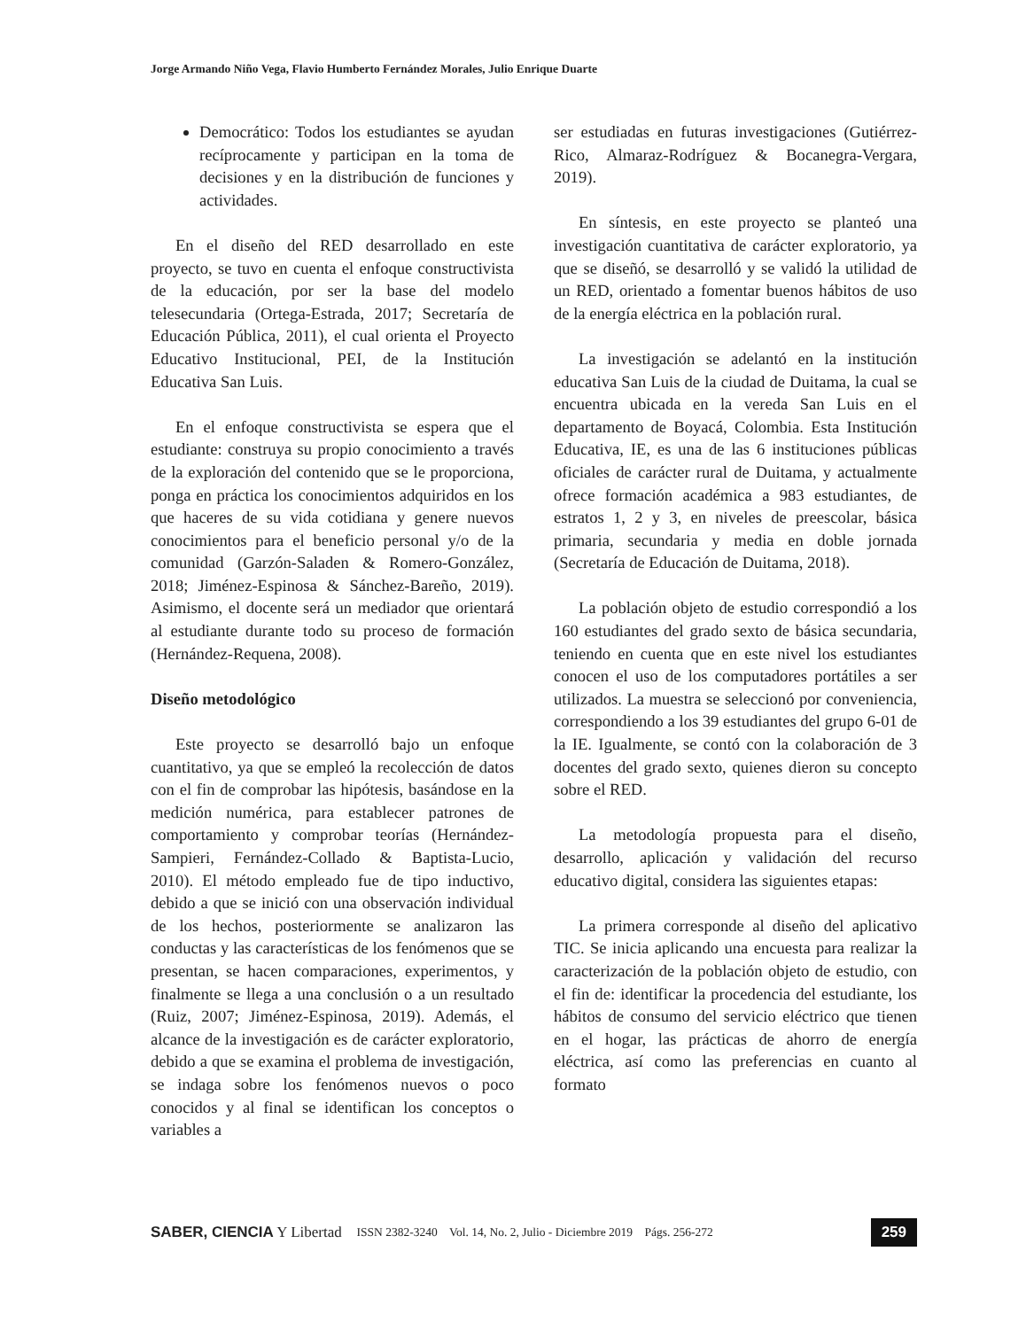Jorge Armando Niño Vega, Flavio Humberto Fernández Morales, Julio Enrique Duarte
Democrático: Todos los estudiantes se ayudan recíprocamente y participan en la toma de decisiones y en la distribución de funciones y actividades.
En el diseño del RED desarrollado en este proyecto, se tuvo en cuenta el enfoque constructivista de la educación, por ser la base del modelo telesecundaria (Ortega-Estrada, 2017; Secretaría de Educación Pública, 2011), el cual orienta el Proyecto Educativo Institucional, PEI, de la Institución Educativa San Luis.
En el enfoque constructivista se espera que el estudiante: construya su propio conocimiento a través de la exploración del contenido que se le proporciona, ponga en práctica los conocimientos adquiridos en los que haceres de su vida cotidiana y genere nuevos conocimientos para el beneficio personal y/o de la comunidad (Garzón-Saladen & Romero-González, 2018; Jiménez-Espinosa & Sánchez-Bareño, 2019). Asimismo, el docente será un mediador que orientará al estudiante durante todo su proceso de formación (Hernández-Requena, 2008).
Diseño metodológico
Este proyecto se desarrolló bajo un enfoque cuantitativo, ya que se empleó la recolección de datos con el fin de comprobar las hipótesis, basándose en la medición numérica, para establecer patrones de comportamiento y comprobar teorías (Hernández-Sampieri, Fernández-Collado & Baptista-Lucio, 2010). El método empleado fue de tipo inductivo, debido a que se inició con una observación individual de los hechos, posteriormente se analizaron las conductas y las características de los fenómenos que se presentan, se hacen comparaciones, experimentos, y finalmente se llega a una conclusión o a un resultado (Ruiz, 2007; Jiménez-Espinosa, 2019). Además, el alcance de la investigación es de carácter exploratorio, debido a que se examina el problema de investigación, se indaga sobre los fenómenos nuevos o poco conocidos y al final se identifican los conceptos o variables a
ser estudiadas en futuras investigaciones (Gutiérrez-Rico, Almaraz-Rodríguez & Bocanegra-Vergara, 2019).
En síntesis, en este proyecto se planteó una investigación cuantitativa de carácter exploratorio, ya que se diseñó, se desarrolló y se validó la utilidad de un RED, orientado a fomentar buenos hábitos de uso de la energía eléctrica en la población rural.
La investigación se adelantó en la institución educativa San Luis de la ciudad de Duitama, la cual se encuentra ubicada en la vereda San Luis en el departamento de Boyacá, Colombia. Esta Institución Educativa, IE, es una de las 6 instituciones públicas oficiales de carácter rural de Duitama, y actualmente ofrece formación académica a 983 estudiantes, de estratos 1, 2 y 3, en niveles de preescolar, básica primaria, secundaria y media en doble jornada (Secretaría de Educación de Duitama, 2018).
La población objeto de estudio correspondió a los 160 estudiantes del grado sexto de básica secundaria, teniendo en cuenta que en este nivel los estudiantes conocen el uso de los computadores portátiles a ser utilizados. La muestra se seleccionó por conveniencia, correspondiendo a los 39 estudiantes del grupo 6-01 de la IE. Igualmente, se contó con la colaboración de 3 docentes del grado sexto, quienes dieron su concepto sobre el RED.
La metodología propuesta para el diseño, desarrollo, aplicación y validación del recurso educativo digital, considera las siguientes etapas:
La primera corresponde al diseño del aplicativo TIC. Se inicia aplicando una encuesta para realizar la caracterización de la población objeto de estudio, con el fin de: identificar la procedencia del estudiante, los hábitos de consumo del servicio eléctrico que tienen en el hogar, las prácticas de ahorro de energía eléctrica, así como las preferencias en cuanto al formato
SABER, CIENCIA Y Libertad ISSN 2382-3240 Vol. 14, No. 2, Julio - Diciembre 2019 Págs. 256-272 259